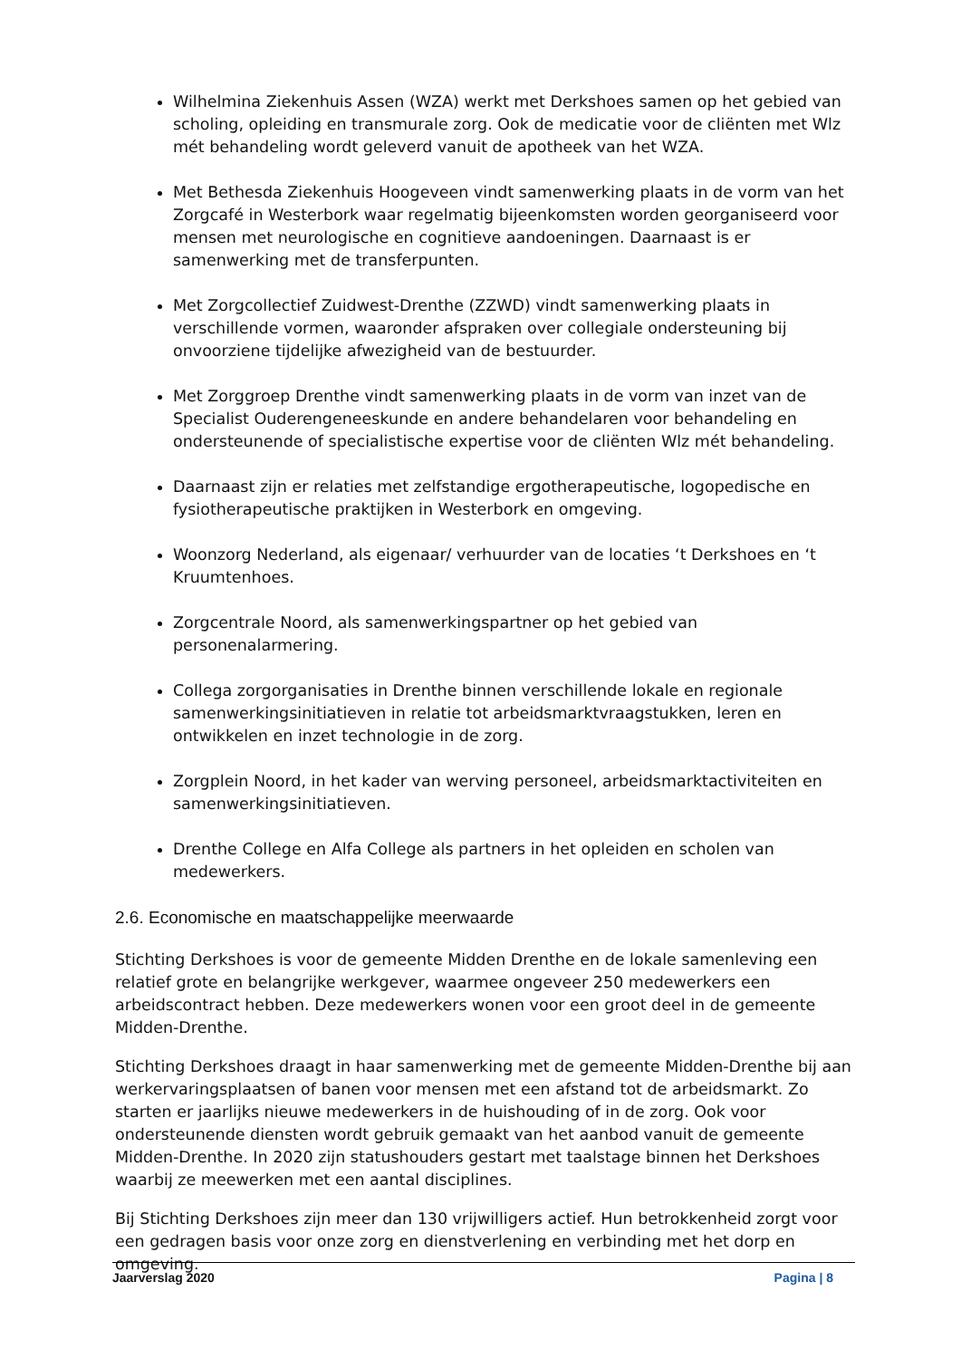Wilhelmina Ziekenhuis Assen (WZA) werkt met Derkshoes samen op het gebied van scholing, opleiding en transmurale zorg. Ook de medicatie voor de cliënten met Wlz mét behandeling wordt geleverd vanuit de apotheek van het WZA.
Met Bethesda Ziekenhuis Hoogeveen vindt samenwerking plaats in de vorm van het Zorgcafé in Westerbork waar regelmatig bijeenkomsten worden georganiseerd voor mensen met neurologische en cognitieve aandoeningen. Daarnaast is er samenwerking met de transferpunten.
Met Zorgcollectief Zuidwest-Drenthe (ZZWD) vindt samenwerking plaats in verschillende vormen, waaronder afspraken over collegiale ondersteuning bij onvoorziene tijdelijke afwezigheid van de bestuurder.
Met Zorggroep Drenthe vindt samenwerking plaats in de vorm van inzet van de Specialist Ouderengeneeskunde en andere behandelaren voor behandeling en ondersteunende of specialistische expertise voor de cliënten Wlz mét behandeling.
Daarnaast zijn er relaties met zelfstandige ergotherapeutische, logopedische en fysiotherapeutische praktijken in Westerbork en omgeving.
Woonzorg Nederland, als eigenaar/ verhuurder van de locaties ‘t Derkshoes en ‘t Kruumtenhoes.
Zorgcentrale Noord, als samenwerkingspartner op het gebied van personenalarmering.
Collega zorgorganisaties in Drenthe binnen verschillende lokale en regionale samenwerkingsinitiatieven in relatie tot arbeidsmarktvraagstukken, leren en ontwikkelen en inzet technologie in de zorg.
Zorgplein Noord, in het kader van werving personeel, arbeidsmarktactiviteiten en samenwerkingsinitiatieven.
Drenthe College en Alfa College als partners in het opleiden en scholen van medewerkers.
2.6. Economische en maatschappelijke meerwaarde
Stichting Derkshoes is voor de gemeente Midden Drenthe en de lokale samenleving een relatief grote en belangrijke werkgever, waarmee ongeveer 250 medewerkers een arbeidscontract hebben. Deze medewerkers wonen voor een groot deel in de gemeente Midden-Drenthe.
Stichting Derkshoes draagt in haar samenwerking met de gemeente Midden-Drenthe bij aan werkervaringsplaatsen of banen voor mensen met een afstand tot de arbeidsmarkt. Zo starten er jaarlijks nieuwe medewerkers in de huishouding of in de zorg. Ook voor ondersteunende diensten wordt gebruik gemaakt van het aanbod vanuit de gemeente Midden-Drenthe. In 2020 zijn statushouders gestart met taalstage binnen het Derkshoes waarbij ze meewerken met een aantal disciplines.
Bij Stichting Derkshoes zijn meer dan 130 vrijwilligers actief. Hun betrokkenheid zorgt voor een gedragen basis voor onze zorg en dienstverlening en verbinding met het dorp en omgeving.
Jaarverslag 2020 Pagina | 8